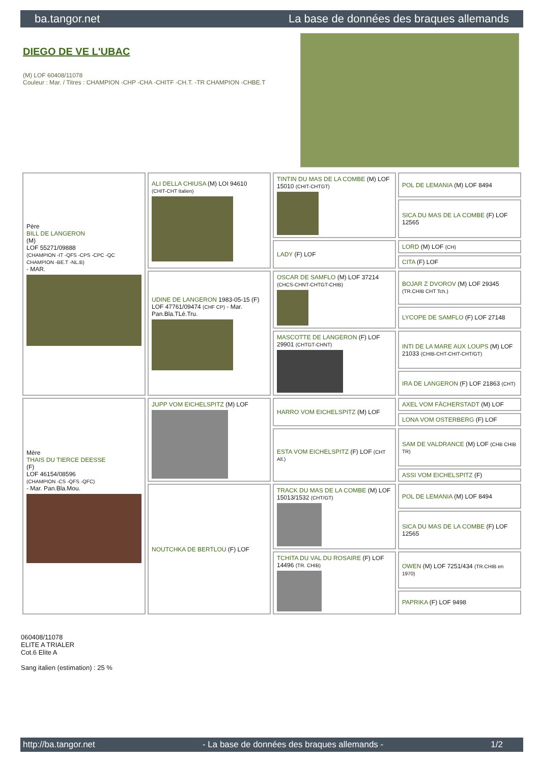ba.tangor.net La base de données des braques allemands
DIEGO DE VE L'UBAC
(M) LOF 60408/11078
Couleur : Mar. / Titres : CHAMPION -CHP -CHA -CHITF -CH.T. -TR CHAMPION -CHBE.T
| Père BILL DE LANGERON (M) LOF 55271/09888 (CHAMPION -IT -QFS -CPS -CPC -QC CHAMPION -BE.T -NL.B) - MAR. | ALI DELLA CHIUSA (M) LOI 94610 (CHIT-CHT Italien) | TINTIN DU MAS DE LA COMBE (M) LOF 15010 (CHIT-CHTGT) | POL DE LEMANIA (M) LOF 8494 |
| | | | SICA DU MAS DE LA COMBE (F) LOF 12565 |
| | | LADY (F) LOF | LORD (M) LOF (CH) |
| | | | CITA (F) LOF |
| | UDINE DE LANGERON 1983-05-15 (F) LOF 47761/09474 (CHF CP) - Mar. Pan.Bla.TLé.Tru. | OSCAR DE SAMFLO (M) LOF 37214 (CHCS-CHNT-CHTGT-CHIB) | BOJAR Z DVOROV (M) LOF 29345 (TR.CHIB CHT Tch.) |
| | | | LYCOPE DE SAMFLO (F) LOF 27148 |
| | | MASCOTTE DE LANGERON (F) LOF 29901 (CHTGT-CHNT) | INTI DE LA MARE AUX LOUPS (M) LOF 21033 (CHIB-CHT-CHIT-CHT/GT) |
| | | | IRA DE LANGERON (F) LOF 21863 (CHT) |
| Mère THAIS DU TIERCE DEESSE (F) LOF 46154/08596 (CHAMPION -CS -QFS -QFC) - Mar. Pan.Bla.Mou. | JUPP VOM EICHELSPITZ (M) LOF | HARRO VOM EICHELSPITZ (M) LOF | AXEL VOM FÄCHERSTADT (M) LOF |
| | | | LONA VOM OSTERBERG (F) LOF |
| | | ESTA VOM EICHELSPITZ (F) LOF (CHT All.) | SAM DE VALDRANCE (M) LOF (CHB CHIB TR) |
| | | | ASSI VOM EICHELSPITZ (F) |
| | NOUTCHKA DE BERTLOU (F) LOF | TRACK DU MAS DE LA COMBE (M) LOF 15013/1532 (CHT/GT) | POL DE LEMANIA (M) LOF 8494 |
| | | | SICA DU MAS DE LA COMBE (F) LOF 12565 |
| | | TCHITA DU VAL DU ROSAIRE (F) LOF 14496 (TR. CHIB) | OWEN (M) LOF 7251/434 (TR.CHIB en 1970) |
| | | | PAPRIKA (F) LOF 9498 |
060408/11078
ELITE A TRIALER
Cot.6 Elite A
Sang italien (estimation) : 25 %
http://ba.tangor.net - La base de données des braques allemands - 1/2